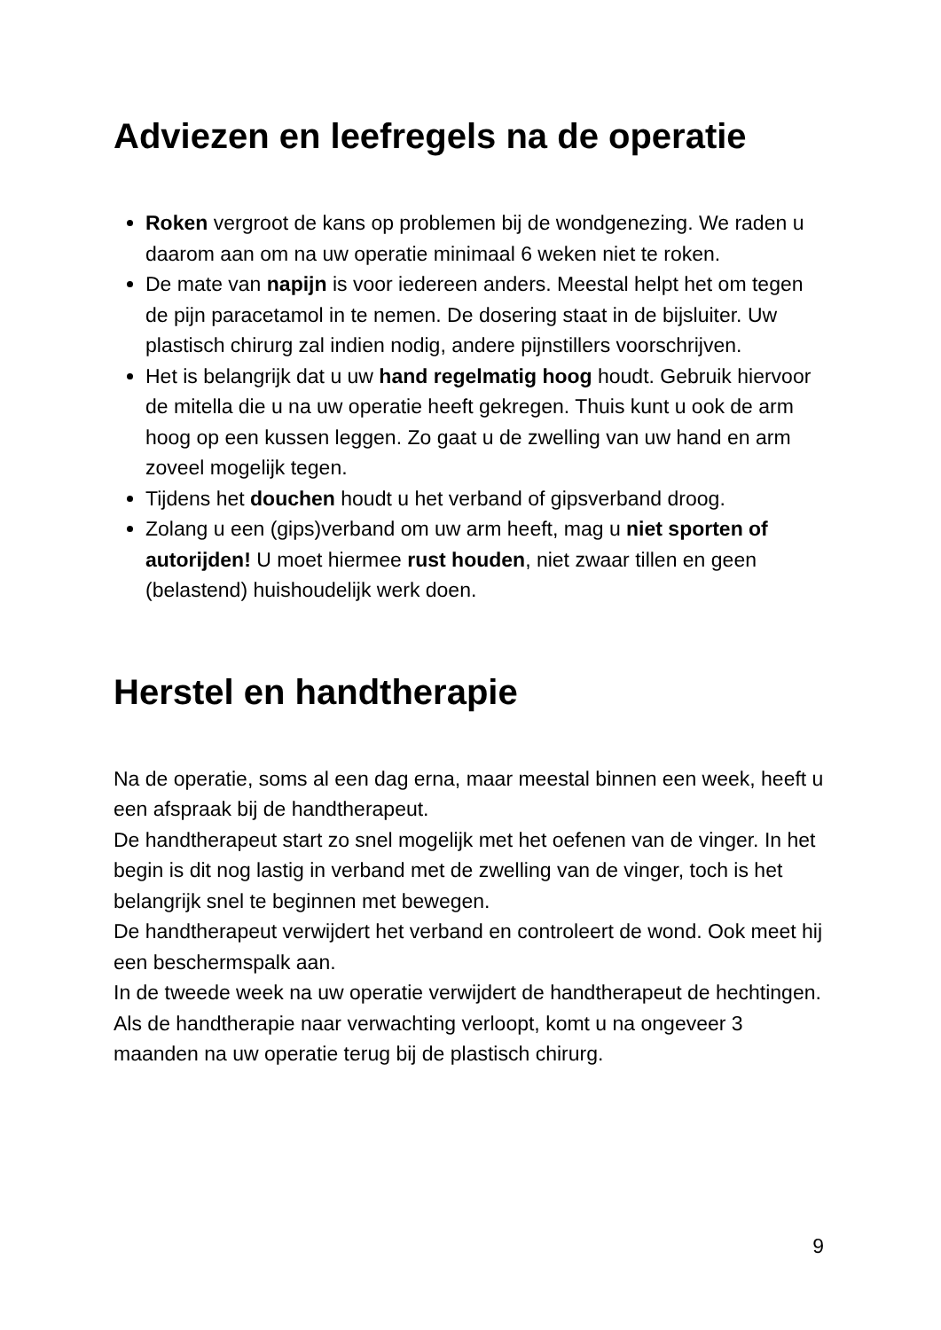Adviezen en leefregels na de operatie
Roken vergroot de kans op problemen bij de wondgenezing. We raden u daarom aan om na uw operatie minimaal 6 weken niet te roken.
De mate van napijn is voor iedereen anders. Meestal helpt het om tegen de pijn paracetamol in te nemen. De dosering staat in de bijsluiter. Uw plastisch chirurg zal indien nodig, andere pijnstillers voorschrijven.
Het is belangrijk dat u uw hand regelmatig hoog houdt. Gebruik hiervoor de mitella die u na uw operatie heeft gekregen. Thuis kunt u ook de arm hoog op een kussen leggen. Zo gaat u de zwelling van uw hand en arm zoveel mogelijk tegen.
Tijdens het douchen houdt u het verband of gipsverband droog.
Zolang u een (gips)verband om uw arm heeft, mag u niet sporten of autorijden! U moet hiermee rust houden, niet zwaar tillen en geen (belastend) huishoudelijk werk doen.
Herstel en handtherapie
Na de operatie, soms al een dag erna, maar meestal binnen een week, heeft u een afspraak bij de handtherapeut.
De handtherapeut start zo snel mogelijk met het oefenen van de vinger. In het begin is dit nog lastig in verband met de zwelling van de vinger, toch is het belangrijk snel te beginnen met bewegen.
De handtherapeut verwijdert het verband en controleert de wond. Ook meet hij een beschermspalk aan.
In de tweede week na uw operatie verwijdert de handtherapeut de hechtingen.
Als de handtherapie naar verwachting verloopt, komt u na ongeveer 3 maanden na uw operatie terug bij de plastisch chirurg.
9